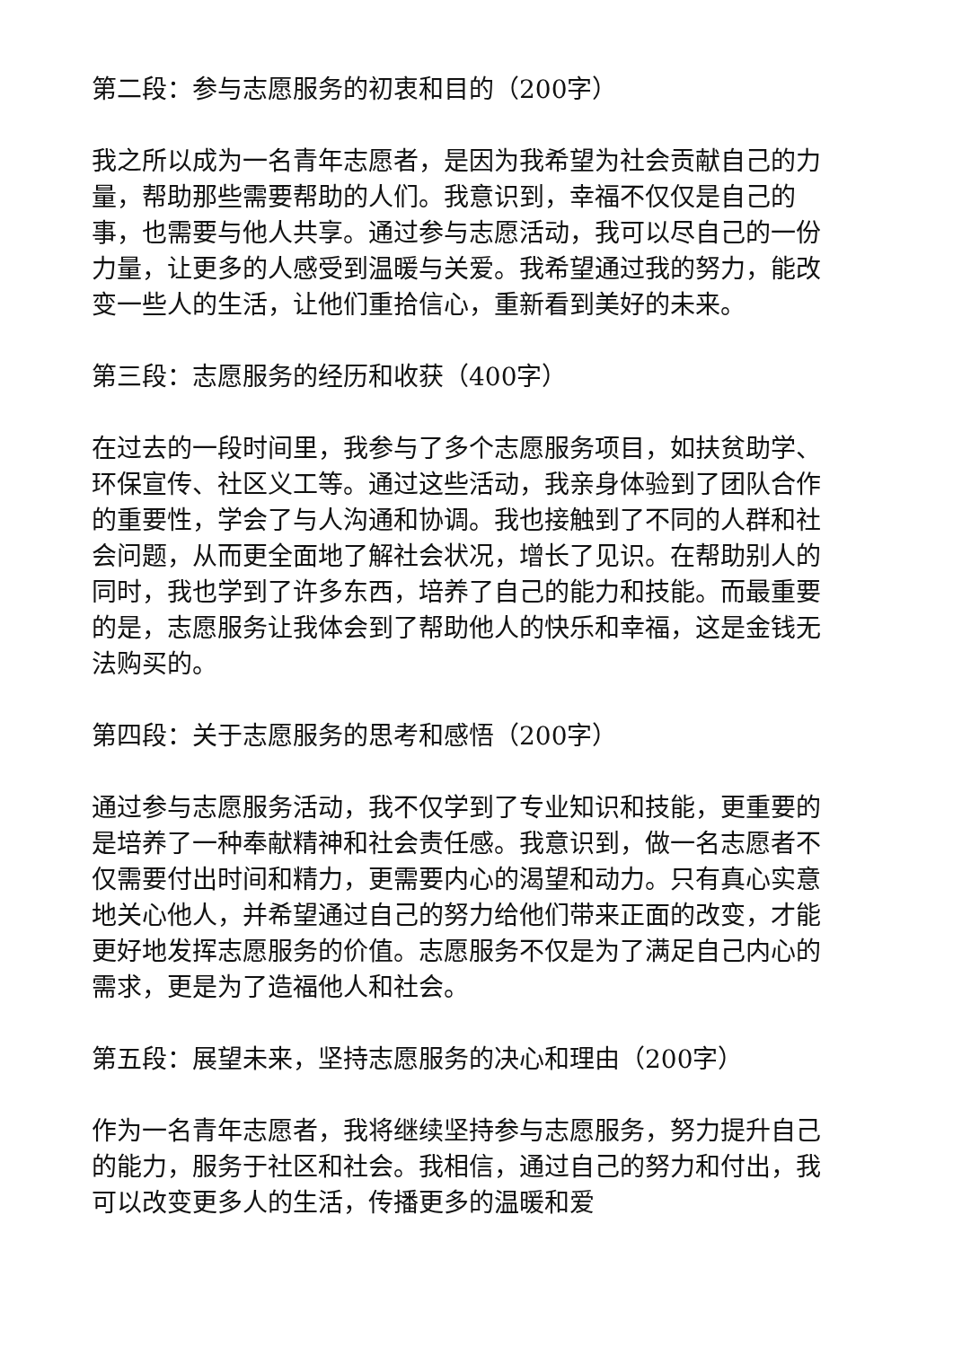第二段：参与志愿服务的初衷和目的（200字）
我之所以成为一名青年志愿者，是因为我希望为社会贡献自己的力量，帮助那些需要帮助的人们。我意识到，幸福不仅仅是自己的事，也需要与他人共享。通过参与志愿活动，我可以尽自己的一份力量，让更多的人感受到温暖与关爱。我希望通过我的努力，能改变一些人的生活，让他们重拾信心，重新看到美好的未来。
第三段：志愿服务的经历和收获（400字）
在过去的一段时间里，我参与了多个志愿服务项目，如扶贫助学、环保宣传、社区义工等。通过这些活动，我亲身体验到了团队合作的重要性，学会了与人沟通和协调。我也接触到了不同的人群和社会问题，从而更全面地了解社会状况，增长了见识。在帮助别人的同时，我也学到了许多东西，培养了自己的能力和技能。而最重要的是，志愿服务让我体会到了帮助他人的快乐和幸福，这是金钱无法购买的。
第四段：关于志愿服务的思考和感悟（200字）
通过参与志愿服务活动，我不仅学到了专业知识和技能，更重要的是培养了一种奉献精神和社会责任感。我意识到，做一名志愿者不仅需要付出时间和精力，更需要内心的渴望和动力。只有真心实意地关心他人，并希望通过自己的努力给他们带来正面的改变，才能更好地发挥志愿服务的价值。志愿服务不仅是为了满足自己内心的需求，更是为了造福他人和社会。
第五段：展望未来，坚持志愿服务的决心和理由（200字）
作为一名青年志愿者，我将继续坚持参与志愿服务，努力提升自己的能力，服务于社区和社会。我相信，通过自己的努力和付出，我可以改变更多人的生活，传播更多的温暖和爱